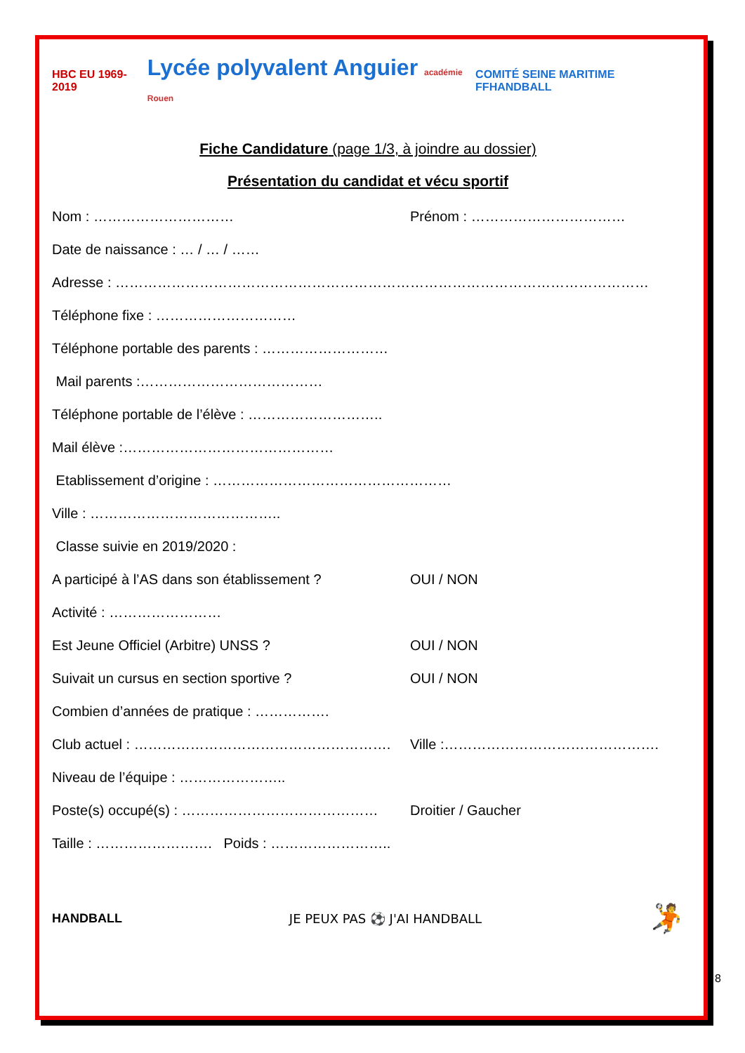HBC EU 1969-2019 Lycée polyvalent Anguier académie Rouen COMITÉ SEINE MARITIME FFHANDBALL
Fiche Candidature (page 1/3, à joindre au dossier)
Présentation du candidat et vécu sportif
Nom : ………………………… Prénom : ……………………………
Date de naissance : … / … / ……
Adresse : ……………………………………………………………………………………………………
Téléphone fixe : …………………………
Téléphone portable des parents : ………………………
Mail parents :…………………………………
Téléphone portable de l’élève : ………………………..
Mail élève :………………………………………
Etablissement d’origine : ……………………………………………
Ville : …………………………………..
Classe suivie en 2019/2020 :
A participé à l’AS dans son établissement ? OUI / NON
Activité : ……………………
Est Jeune Officiel (Arbitre) UNSS ? OUI / NON
Suivait un cursus en section sportive ? OUI / NON
Combien d’années de pratique : …………….
Club actuel : ………………………………………………. Ville :……………………………………….
Niveau de l’équipe : …………………..
Poste(s) occupé(s) : …………………………………… Droitier / Gaucher
Taille : ……………………. Poids : ……………………..
HANDBALL JE PEUX PAS ⚽ J'AI HANDBALL 🤾
8